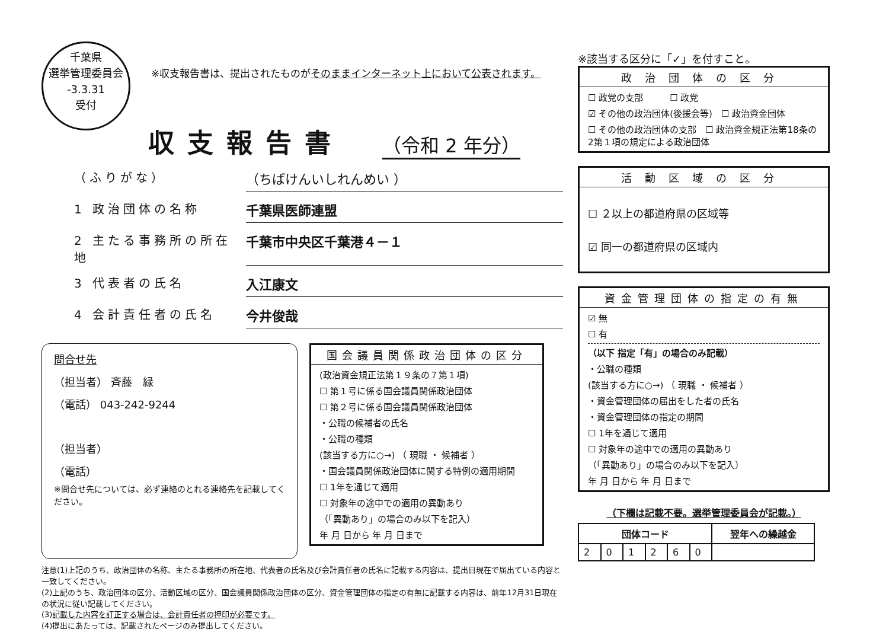千葉県
選挙管理委員会
-3.3.31
受付
※収支報告書は、提出されたものがそのままインターネット上において公表されます。
収支報告書
（令和 2 年分）
（ふりがな） （ちばけんいしれんめい ）
1 政治団体の名称 千葉県医師連盟
2 主たる事務所の所在地 千葉市中央区千葉港４－１
3 代表者の氏名 入江康文
4 会計責任者の氏名 今井俊哉
問合せ先
（担当者） 斉藤　緑
（電話） 043-242-9244
（担当者）
（電話）
※問合せ先については、必ず連絡のとれる連絡先を記載してください。
国会議員関係政治団体の区分
(政治資金規正法第１９条の７第１項)
☐ 第１号に係る国会議員関係政治団体
☐ 第２号に係る国会議員関係政治団体
・公職の候補者の氏名
・公職の種類
(該当する方に○→) （ 現職 ・ 候補者 ）
・国会議員関係政治団体に関する特例の適用期間
☐ 1年を通じて適用
☐ 対象年の途中での適用の異動あり
（「異動あり」の場合のみ以下を記入）
年 月 日から 年 月 日まで
注意(1)上記のうち、政治団体の名称、主たる事務所の所在地、代表者の氏名及び会計責任者の氏名に記載する内容は、提出日現在で届出ている内容と一致してください。
(2)上記のうち、政治団体の区分、活動区域の区分、国会議員関係政治団体の区分、資金管理団体の指定の有無に記載する内容は、前年12月31日現在の状況に従い記載してください。
(3)記載した内容を訂正する場合は、会計責任者の押印が必要です。
(4)提出にあたっては、記載されたページのみ提出してください。
※該当する区分に「✓」を付すこと。
政治団体の区分
☐ 政党の支部　　　☐ 政党
☑ その他の政治団体(後援会等)　☐ 政治資金団体
☐ その他の政治団体の支部　☐ 政治資金規正法第18条の2第１項の規定による政治団体
活動区域の区分
☐ ２以上の都道府県の区域等
☑ 同一の都道府県の区域内
資金管理団体の指定の有無
☑ 無
☐ 有
（以下 指定「有」の場合のみ記載）
・公職の種類
(該当する方に○→) （ 現職 ・ 候補者 ）
・資金管理団体の届出をした者の氏名
・資金管理団体の指定の期間
☐ 1年を通じて適用
☐ 対象年の途中での適用の異動あり
（「異動あり」の場合のみ以下を記入）
年 月 日から 年 月 日まで
（下欄は記載不要。選挙管理委員会が記載。）
| 団体コード | | | | | | 翌年への繰越金 |
| --- | --- | --- | --- | --- | --- | --- |
| 2 | 0 | 1 | 2 | 6 | 0 | |